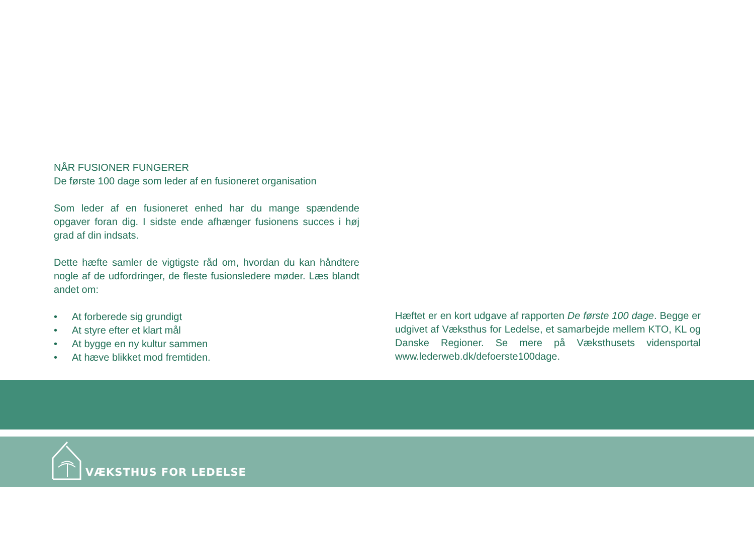NÅR FUSIONER FUNGERER
De første 100 dage som leder af en fusioneret organisation
Som leder af en fusioneret enhed har du mange spændende opgaver foran dig. I sidste ende afhænger fusionens succes i høj grad af din indsats.
Dette hæfte samler de vigtigste råd om, hvordan du kan håndtere nogle af de udfordringer, de fleste fusionsledere møder. Læs blandt andet om:
• At forberede sig grundigt
• At styre efter et klart mål
• At bygge en ny kultur sammen
• At hæve blikket mod fremtiden.
Hæftet er en kort udgave af rapporten De første 100 dage. Begge er udgivet af Væksthus for Ledelse, et samarbejde mellem KTO, KL og Danske Regioner. Se mere på Væksthusets vidensportal www.lederweb.dk/defoerste100dage.
VÆKSTHUS FOR LEDELSE